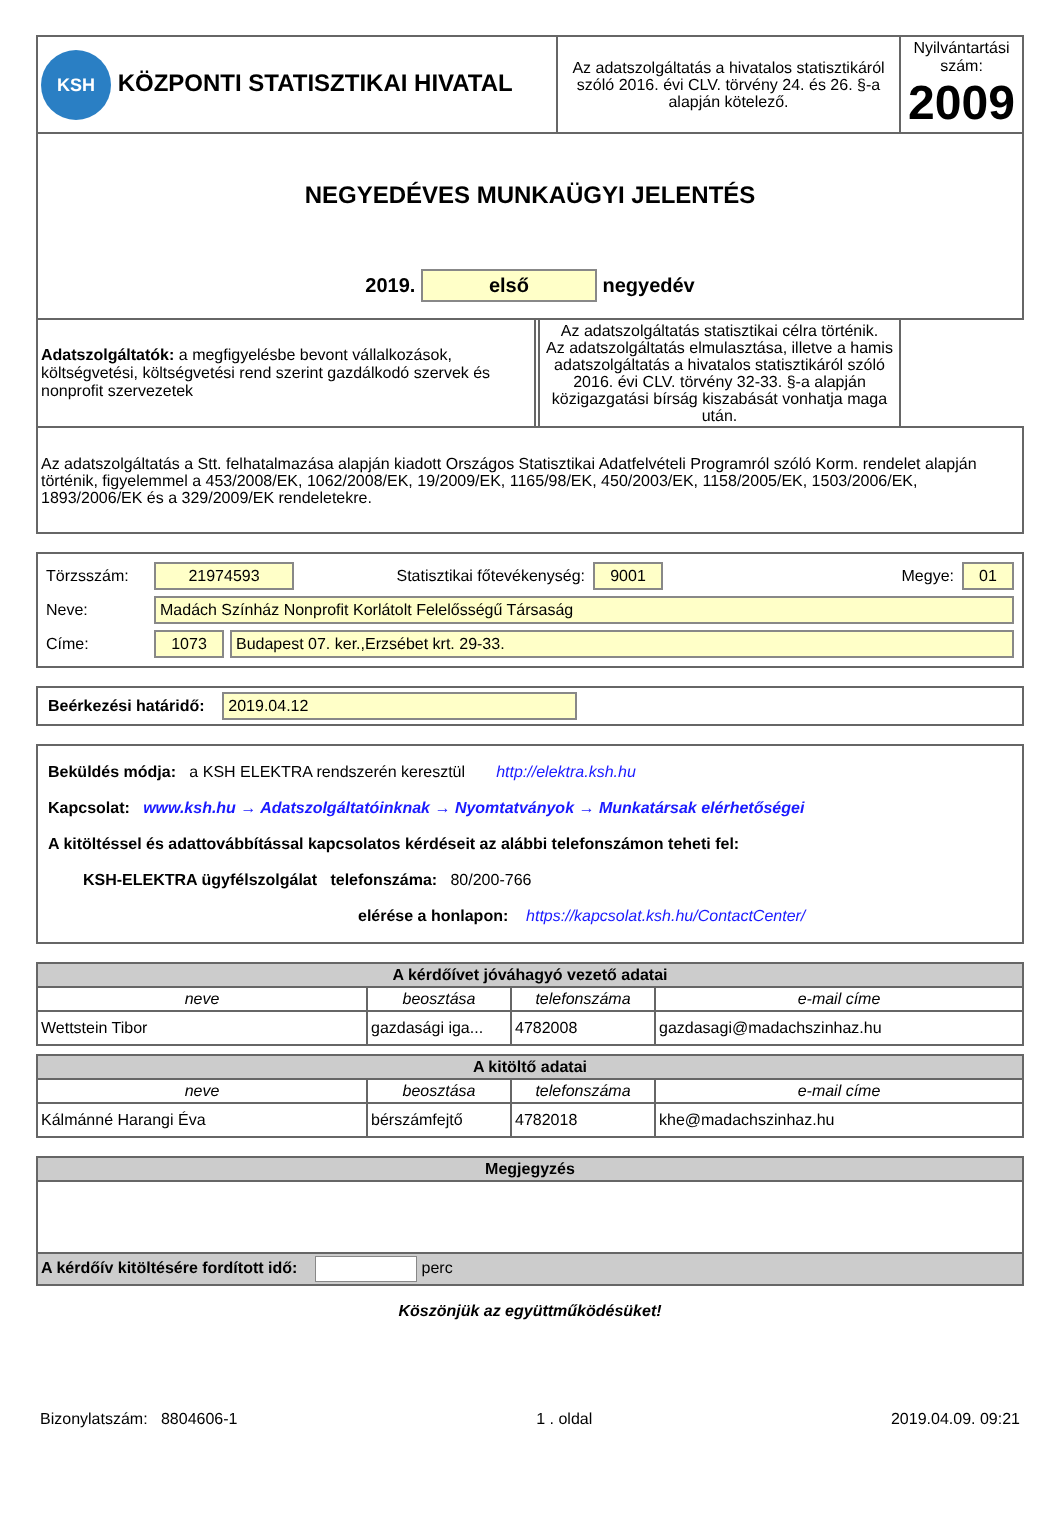| KSH KÖZPONTI STATISZTIKAI HIVATAL | Az adatszolgáltatás a hivatalos statisztikáról szóló 2016. évi CLV. törvény 24. és 26. §-a alapján kötelező. | Nyilvántartási szám: 2009 |
| NEGYEDÉVES MUNKAÜGYI JELENTÉS 2019. első negyedév | | |
| / Adatszolgáltatók: a megfigyelésbe bevont vállalkozások, költségvetési, költségvetési rend szerint gazdálkodó szervek és nonprofit szervezetek / Az adatszolgáltatás statisztikai célra történik. Az adatszolgáltatás elmulasztása, illetve a hamis adatszolgáltatás a hivatalos statisztikáról szóló 2016. évi CLV. törvény 32-33. §-a alapján közigazgatási bírság kiszabását vonhatja maga után. / | | |
| Az adatszolgáltatás a Stt. felhatalmazása alapján kiadott Országos Statisztikai Adatfelvételi Programról szóló Korm. rendelet alapján történik, figyelemmel a 453/2008/EK, 1062/2008/EK, 19/2009/EK, 1165/98/EK, 450/2003/EK, 1158/2005/EK, 1503/2006/EK, 1893/2006/EK és a 329/2009/EK rendeletekre. | | |
Törzsszám: 21974593 Statisztikai főtevékenység: 9001 Megye: 01
Neve: Madách Színház Nonprofit Korlátolt Felelősségű Társaság
Címe: 1073 Budapest 07. ker.,Erzsébet krt. 29-33.
Beérkezési határidő: 2019.04.12
Beküldés módja: a KSH ELEKTRA rendszerén keresztül http://elektra.ksh.hu
Kapcsolat: www.ksh.hu → Adatszolgáltatóinknak → Nyomtatványok → Munkatársak elérhetőségei
A kitöltéssel és adattovábbítással kapcsolatos kérdéseit az alábbi telefonszámon teheti fel:
KSH-ELEKTRA ügyfélszolgálat telefonszáma: 80/200-766
elérése a honlapon: https://kapcsolat.ksh.hu/ContactCenter/
| A kérdőívet jóváhagyó vezető adatai | | | |
| --- | --- | --- | --- |
| neve | beosztása | telefonszáma | e-mail címe |
| Wettstein Tibor | gazdasági iga... | 4782008 | gazdasagi@madachszinhaz.hu |
| A kitöltő adatai | | | |
| --- | --- | --- | --- |
| neve | beosztása | telefonszáma | e-mail címe |
| Kálmánné Harangi Éva | bérszámfejtő | 4782018 | khe@madachszinhaz.hu |
| Megjegyzés |
| --- |
| A kérdőív kitöltésére fordított idő: perc |
Köszönjük az együttműködésüket!
Bizonylatszám: 8804606-1 1 . oldal 2019.04.09. 09:21